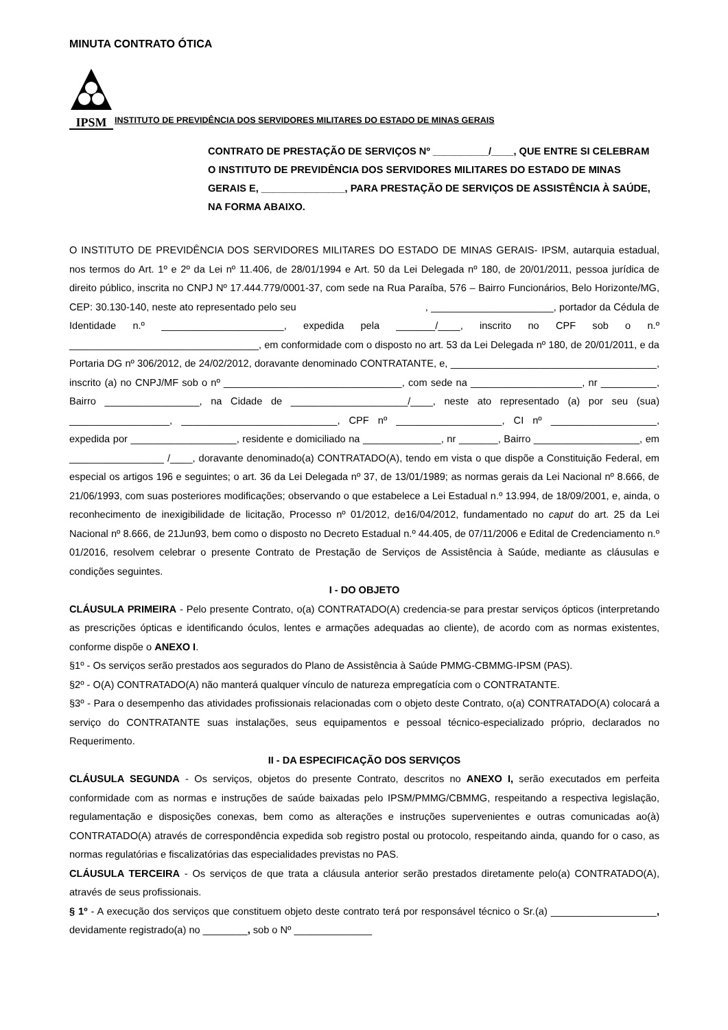MINUTA CONTRATO ÓTICA
IPSM
INSTITUTO DE PREVIDÊNCIA DOS SERVIDORES MILITARES DO ESTADO DE MINAS GERAIS
CONTRATO DE PRESTAÇÃO DE SERVIÇOS Nº __________/____, QUE ENTRE SI CELEBRAM O INSTITUTO DE PREVIDÊNCIA DOS SERVIDORES MILITARES DO ESTADO DE MINAS GERAIS E, _______________, PARA PRESTAÇÃO DE SERVIÇOS DE ASSISTÊNCIA À SAÚDE, NA FORMA ABAIXO.
O INSTITUTO DE PREVIDÊNCIA DOS SERVIDORES MILITARES DO ESTADO DE MINAS GERAIS- IPSM, autarquia estadual, nos termos do Art. 1º e 2º da Lei nº 11.406, de 28/01/1994 e Art. 50 da Lei Delegada nº 180, de 20/01/2011, pessoa jurídica de direito público, inscrita no CNPJ Nº 17.444.779/0001-37, com sede na Rua Paraíba, 576 – Bairro Funcionários, Belo Horizonte/MG, CEP: 30.130-140, neste ato representado pelo seu , ______________________, portador da Cédula de Identidade n.º ______________________, expedida pela _______/____, inscrito no CPF sob o n.º __________________________________, em conformidade com o disposto no art. 53 da Lei Delegada nº 180, de 20/01/2011, e da Portaria DG nº 306/2012, de 24/02/2012, doravante denominado CONTRATANTE, e, _____________________________________, inscrito (a) no CNPJ/MF sob o nº ________________________________, com sede na ____________________, nr __________, Bairro _________________, na Cidade de _____________________/____, neste ato representado (a) por seu (sua) __________________, ____________________________, CPF nº ___________________, CI nº ___________________, expedida por ___________________, residente e domiciliado na ______________, nr _______, Bairro ___________________, em _________________ /____, doravante denominado(a) CONTRATADO(A), tendo em vista o que dispõe a Constituição Federal, em especial os artigos 196 e seguintes; o art. 36 da Lei Delegada nº 37, de 13/01/1989; as normas gerais da Lei Nacional nº 8.666, de 21/06/1993, com suas posteriores modificações; observando o que estabelece a Lei Estadual n.º 13.994, de 18/09/2001, e, ainda, o reconhecimento de inexigibilidade de licitação, Processo nº 01/2012, de16/04/2012, fundamentado no caput do art. 25 da Lei Nacional nº 8.666, de 21Jun93, bem como o disposto no Decreto Estadual n.º 44.405, de 07/11/2006 e Edital de Credenciamento n.º 01/2016, resolvem celebrar o presente Contrato de Prestação de Serviços de Assistência à Saúde, mediante as cláusulas e condições seguintes.
I - DO OBJETO
CLÁUSULA PRIMEIRA - Pelo presente Contrato, o(a) CONTRATADO(A) credencia-se para prestar serviços ópticos (interpretando as prescrições ópticas e identificando óculos, lentes e armações adequadas ao cliente), de acordo com as normas existentes, conforme dispõe o ANEXO I.
§1º - Os serviços serão prestados aos segurados do Plano de Assistência à Saúde PMMG-CBMMG-IPSM (PAS).
§2º - O(A) CONTRATADO(A) não manterá qualquer vínculo de natureza empregatícia com o CONTRATANTE.
§3º - Para o desempenho das atividades profissionais relacionadas com o objeto deste Contrato, o(a) CONTRATADO(A) colocará a serviço do CONTRATANTE suas instalações, seus equipamentos e pessoal técnico-especializado próprio, declarados no Requerimento.
II - DA ESPECIFICAÇÃO DOS SERVIÇOS
CLÁUSULA SEGUNDA - Os serviços, objetos do presente Contrato, descritos no ANEXO I, serão executados em perfeita conformidade com as normas e instruções de saúde baixadas pelo IPSM/PMMG/CBMMG, respeitando a respectiva legislação, regulamentação e disposições conexas, bem como as alterações e instruções supervenientes e outras comunicadas ao(à) CONTRATADO(A) através de correspondência expedida sob registro postal ou protocolo, respeitando ainda, quando for o caso, as normas regulatórias e fiscalizatórias das especialidades previstas no PAS.
CLÁUSULA TERCEIRA - Os serviços de que trata a cláusula anterior serão prestados diretamente pelo(a) CONTRATADO(A), através de seus profissionais.
§ 1º - A execução dos serviços que constituem objeto deste contrato terá por responsável técnico o Sr.(a) ___________________, devidamente registrado(a) no ________, sob o Nº ______________